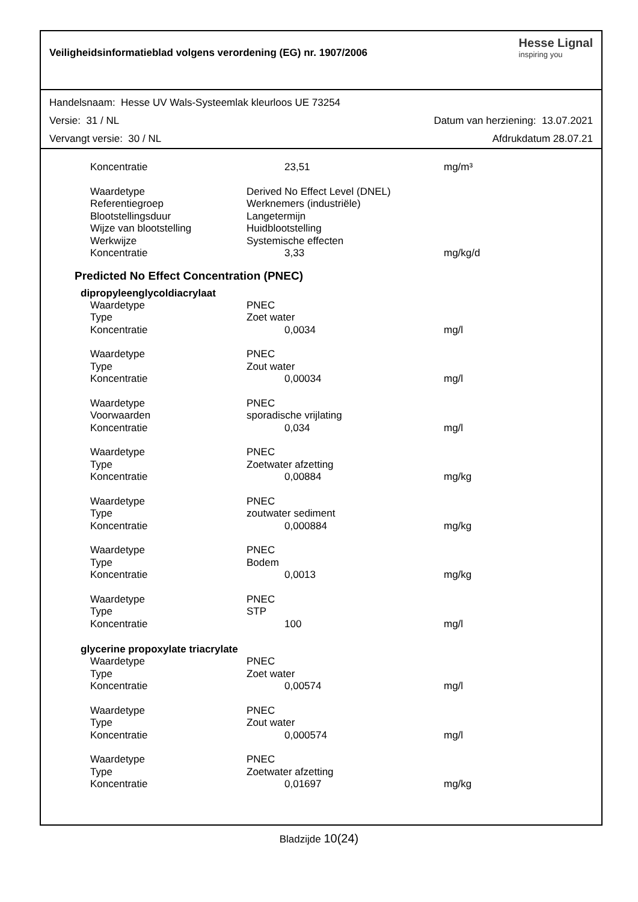Veiligheidsinformatieblad volgens verordening (EG) nr. 1907/2006
Hesse Lignal
inspiring you
Handelsnaam: Hesse UV Wals-Systeemlak kleurloos UE 73254
Versie: 31 / NL Datum van herziening: 13.07.2021
Vervangt versie: 30 / NL Afdrukdatum 28.07.21
| Koncentratie | 23,51 | mg/m³ |
| Waardetype | Derived No Effect Level (DNEL) | |
| Referentiegroep | Werknemers (industriële) | |
| Blootstellingsduur | Langetermijn | |
| Wijze van blootstelling | Huidblootstelling | |
| Werkwijze | Systemische effecten | |
| Koncentratie | 3,33 | mg/kg/d |
Predicted No Effect Concentration (PNEC)
dipropyleenglycoldiacrylaat
| Waardetype | PNEC | |
| Type | Zoet water | |
| Koncentratie | 0,0034 | mg/l |
| Waardetype | PNEC | |
| Type | Zout water | |
| Koncentratie | 0,00034 | mg/l |
| Waardetype | PNEC | |
| Voorwaarden | sporadische vrijlating | |
| Koncentratie | 0,034 | mg/l |
| Waardetype | PNEC | |
| Type | Zoetwater afzetting | |
| Koncentratie | 0,00884 | mg/kg |
| Waardetype | PNEC | |
| Type | zoutwater sediment | |
| Koncentratie | 0,000884 | mg/kg |
| Waardetype | PNEC | |
| Type | Bodem | |
| Koncentratie | 0,0013 | mg/kg |
| Waardetype | PNEC | |
| Type | STP | |
| Koncentratie | 100 | mg/l |
glycerine propoxylate triacrylate
| Waardetype | PNEC | |
| Type | Zoet water | |
| Koncentratie | 0,00574 | mg/l |
| Waardetype | PNEC | |
| Type | Zout water | |
| Koncentratie | 0,000574 | mg/l |
| Waardetype | PNEC | |
| Type | Zoetwater afzetting | |
| Koncentratie | 0,01697 | mg/kg |
Bladzijde 10(24)